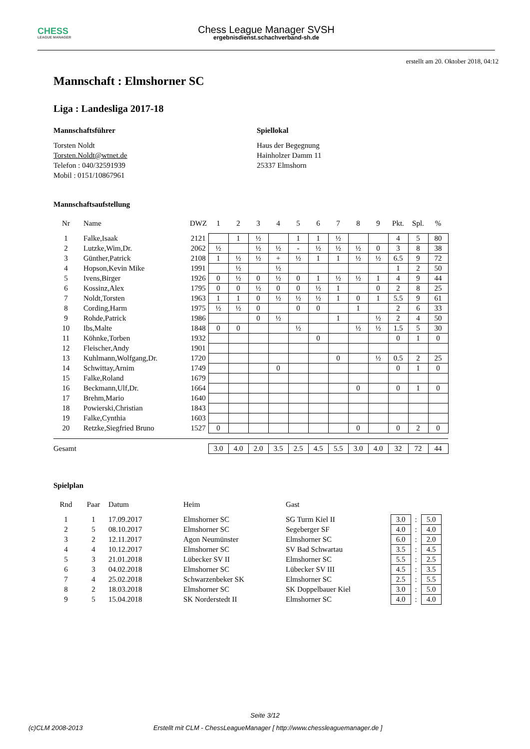CHESS
LEAGUE MANAGER
Chess League Manager SVSH
ergebnisdienst.schachverband-sh.de
erstellt am 20. Oktober 2018, 04:12
Mannschaft : Elmshorner SC
Liga : Landesliga 2017-18
Mannschaftsführer
Torsten Noldt
Torsten.Noldt@wtnet.de
Telefon : 040/32591939
Mobil : 0151/10867961
Spiellokal
Haus der Begegnung
Hainholzer Damm 11
25337 Elmshorn
Mannschaftsaufstellung
| Nr | Name | DWZ | 1 | 2 | 3 | 4 | 5 | 6 | 7 | 8 | 9 | Pkt. | Spl. | % |
| --- | --- | --- | --- | --- | --- | --- | --- | --- | --- | --- | --- | --- | --- | --- |
| 1 | Falke,Isaak | 2121 | | 1 | ½ | | 1 | 1 | ½ | | | 4 | 5 | 80 |
| 2 | Lutzke,Wim,Dr. | 2062 | ½ | | ½ | ½ | - | ½ | ½ | ½ | 0 | 3 | 8 | 38 |
| 3 | Günther,Patrick | 2108 | 1 | ½ | ½ | + | ½ | 1 | 1 | ½ | ½ | 6.5 | 9 | 72 |
| 4 | Hopson,Kevin Mike | 1991 | | ½ | | ½ | | | | | | 1 | 2 | 50 |
| 5 | Ivens,Birger | 1926 | 0 | ½ | 0 | ½ | 0 | 1 | ½ | ½ | 1 | 4 | 9 | 44 |
| 6 | Kossinz,Alex | 1795 | 0 | 0 | ½ | 0 | 0 | ½ | 1 | | 0 | 2 | 8 | 25 |
| 7 | Noldt,Torsten | 1963 | 1 | 1 | 0 | ½ | ½ | ½ | 1 | 0 | 1 | 5.5 | 9 | 61 |
| 8 | Cording,Harm | 1975 | ½ | ½ | 0 | | 0 | 0 | | 1 | | 2 | 6 | 33 |
| 9 | Rohde,Patrick | 1986 | | | 0 | ½ | | | 1 | | ½ | 2 | 4 | 50 |
| 10 | Ibs,Malte | 1848 | 0 | 0 | | | ½ | | | ½ | ½ | 1.5 | 5 | 30 |
| 11 | Köhnke,Torben | 1932 | | | | | | 0 | | | | 0 | 1 | 0 |
| 12 | Fleischer,Andy | 1901 | | | | | | | | | | | | |
| 13 | Kuhlmann,Wolfgang,Dr. | 1720 | | | | | | | 0 | | ½ | 0.5 | 2 | 25 |
| 14 | Schwittay,Arnim | 1749 | | | | 0 | | | | | | 0 | 1 | 0 |
| 15 | Falke,Roland | 1679 | | | | | | | | | | | | |
| 16 | Beckmann,Ulf,Dr. | 1664 | | | | | | | | 0 | | 0 | 1 | 0 |
| 17 | Brehm,Mario | 1640 | | | | | | | | | | | | |
| 18 | Powierski,Christian | 1843 | | | | | | | | | | | | |
| 19 | Falke,Cynthia | 1603 | | | | | | | | | | | | |
| 20 | Retzke,Siegfried Bruno | 1527 | 0 | | | | | | | 0 | | 0 | 2 | 0 |
| Gesamt | | | 3.0 | 4.0 | 2.0 | 3.5 | 2.5 | 4.5 | 5.5 | 3.0 | 4.0 | 32 | 72 | 44 |
Spielplan
| Rnd | Paar | Datum | Heim | Gast | | | |
| --- | --- | --- | --- | --- | --- | --- | --- |
| 1 | 1 | 17.09.2017 | Elmshorner SC | SG Turm Kiel II | 3.0 | : | 5.0 |
| 2 | 5 | 08.10.2017 | Elmshorner SC | Segeberger SF | 4.0 | : | 4.0 |
| 3 | 2 | 12.11.2017 | Agon Neumünster | Elmshorner SC | 6.0 | : | 2.0 |
| 4 | 4 | 10.12.2017 | Elmshorner SC | SV Bad Schwartau | 3.5 | : | 4.5 |
| 5 | 3 | 21.01.2018 | Lübecker SV II | Elmshorner SC | 5.5 | : | 2.5 |
| 6 | 3 | 04.02.2018 | Elmshorner SC | Lübecker SV III | 4.5 | : | 3.5 |
| 7 | 4 | 25.02.2018 | Schwarzenbeker SK | Elmshorner SC | 2.5 | : | 5.5 |
| 8 | 2 | 18.03.2018 | Elmshorner SC | SK Doppelbauer Kiel | 3.0 | : | 5.0 |
| 9 | 5 | 15.04.2018 | SK Norderstedt II | Elmshorner SC | 4.0 | : | 4.0 |
Seite 3/12
(c)CLM 2008-2013 Erstellt mit CLM - ChessLeagueManager [ http://www.chessleaguemanager.de ]